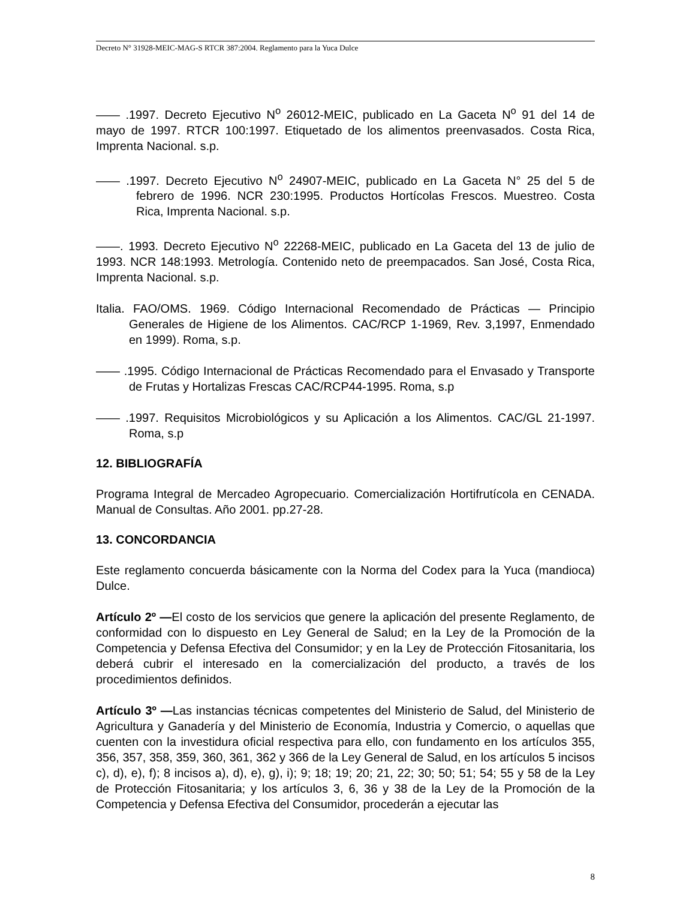Decreto N° 31928-MEIC-MAG-S RTCR 387:2004. Reglamento para la Yuca Dulce
—— .1997. Decreto Ejecutivo N<sup>o</sup> 26012-MEIC, publicado en La Gaceta N<sup>o</sup> 91 del 14 de mayo de 1997. RTCR 100:1997. Etiquetado de los alimentos preenvasados. Costa Rica, Imprenta Nacional. s.p.
—— .1997. Decreto Ejecutivo N<sup>o</sup> 24907-MEIC, publicado en La Gaceta N° 25 del 5 de febrero de 1996. NCR 230:1995. Productos Hortícolas Frescos. Muestreo. Costa Rica, Imprenta Nacional. s.p.
——. 1993. Decreto Ejecutivo N<sup>o</sup> 22268-MEIC, publicado en La Gaceta del 13 de julio de 1993. NCR 148:1993. Metrología. Contenido neto de preempacados. San José, Costa Rica, Imprenta Nacional. s.p.
Italia. FAO/OMS. 1969. Código Internacional Recomendado de Prácticas — Principio Generales de Higiene de los Alimentos. CAC/RCP 1-1969, Rev. 3,1997, Enmendado en 1999). Roma, s.p.
—— .1995. Código Internacional de Prácticas Recomendado para el Envasado y Transporte de Frutas y Hortalizas Frescas CAC/RCP44-1995. Roma, s.p
—— .1997. Requisitos Microbiológicos y su Aplicación a los Alimentos. CAC/GL 21-1997. Roma, s.p
12. BIBLIOGRAFÍA
Programa Integral de Mercadeo Agropecuario. Comercialización Hortifrutícola en CENADA. Manual de Consultas. Año 2001. pp.27-28.
13. CONCORDANCIA
Este reglamento concuerda básicamente con la Norma del Codex para la Yuca (mandioca) Dulce.
Artículo 2º —El costo de los servicios que genere la aplicación del presente Reglamento, de conformidad con lo dispuesto en Ley General de Salud; en la Ley de la Promoción de la Competencia y Defensa Efectiva del Consumidor; y en la Ley de Protección Fitosanitaria, los deberá cubrir el interesado en la comercialización del producto, a través de los procedimientos definidos.
Artículo 3º —Las instancias técnicas competentes del Ministerio de Salud, del Ministerio de Agricultura y Ganadería y del Ministerio de Economía, Industria y Comercio, o aquellas que cuenten con la investidura oficial respectiva para ello, con fundamento en los artículos 355, 356, 357, 358, 359, 360, 361, 362 y 366 de la Ley General de Salud, en los artículos 5 incisos c), d), e), f); 8 incisos a), d), e), g), i); 9; 18; 19; 20; 21, 22; 30; 50; 51; 54; 55 y 58 de la Ley de Protección Fitosanitaria; y los artículos 3, 6, 36 y 38 de la Ley de la Promoción de la Competencia y Defensa Efectiva del Consumidor, procederán a ejecutar las
8